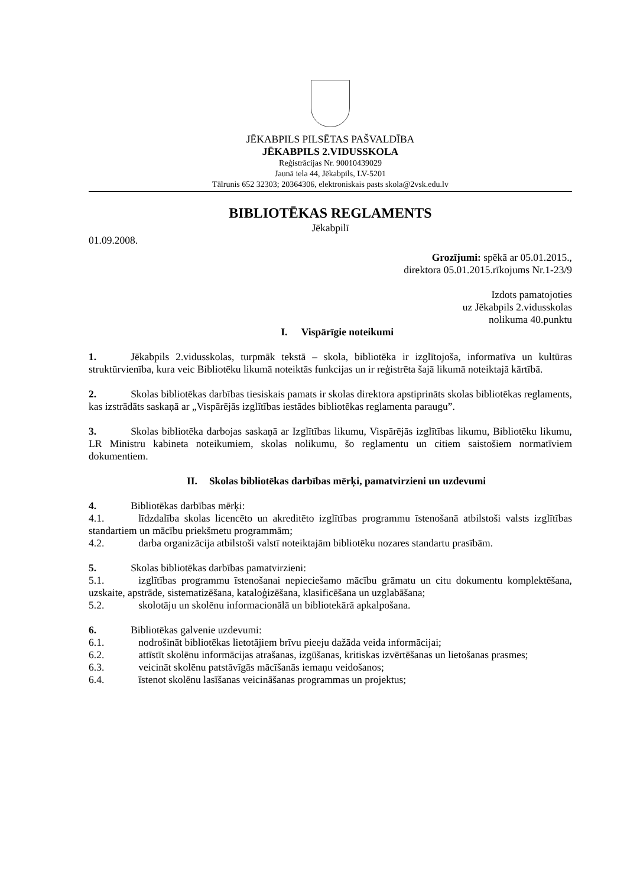JĒKABPILS PILSĒTAS PAŠVALDĪBA
JĒKABPILS 2.VIDUSSKOLA
Reģistrācijas Nr. 90010439029
Jaunā iela 44, Jēkabpils, LV-5201
Tālrunis 652 32303; 20364306, elektroniskais pasts skola@2vsk.edu.lv
BIBLIOTĒKAS REGLAMENTS
Jēkabpilī
01.09.2008.
Grozījumi: spēkā ar 05.01.2015.,
direktora 05.01.2015.rīkojums Nr.1-23/9
Izdots pamatojoties
uz Jēkabpils 2.vidusskolas
nolikuma 40.punktu
I. Vispārīgie noteikumi
1. Jēkabpils 2.vidusskolas, turpmāk tekstā – skola, bibliotēka ir izglītojoša, informatīva un kultūras struktūrvienība, kura veic Bibliotēku likumā noteiktās funkcijas un ir reģistrēta šajā likumā noteiktajā kārtībā.
2. Skolas bibliotēkas darbības tiesiskais pamats ir skolas direktora apstiprināts skolas bibliotēkas reglaments, kas izstrādāts saskaņā ar „Vispārējās izglītības iestādes bibliotēkas reglamenta paraugu”.
3. Skolas bibliotēka darbojas saskaņā ar Izglītības likumu, Vispārējās izglītības likumu, Bibliotēku likumu, LR Ministru kabineta noteikumiem, skolas nolikumu, šo reglamentu un citiem saistošiem normatīviem dokumentiem.
II. Skolas bibliotēkas darbības mērķi, pamatvirzieni un uzdevumi
4. Bibliotēkas darbības mērķi:
4.1. līdzdalība skolas licencēto un akreditēto izglītības programmu īstenošanā atbilstoši valsts izglītības standartiem un mācību priekšmetu programmām;
4.2. darba organizācija atbilstoši valstī noteiktajām bibliotēku nozares standartu prasībām.
5. Skolas bibliotēkas darbības pamatvirzieni:
5.1. izglītības programmu īstenošanai nepieciešamo mācību grāmatu un citu dokumentu komplektēšana, uzskaite, apstrāde, sistematizēšana, kataloģizēšana, klasificēšana un uzglabāšana;
5.2. skolotāju un skolēnu informacionālā un bibliotekārā apkalpošana.
6. Bibliotēkas galvenie uzdevumi:
6.1. nodrošināt bibliotēkas lietotājiem brīvu pieeju dažāda veida informācijai;
6.2. attīstīt skolēnu informācijas atrašanas, izgūšanas, kritiskas izvērtēšanas un lietošanas prasmes;
6.3. veicināt skolēnu patstāvīgās mācīšanās iemaņu veidošanos;
6.4. īstenot skolēnu lasīšanas veicināšanas programmas un projektus;